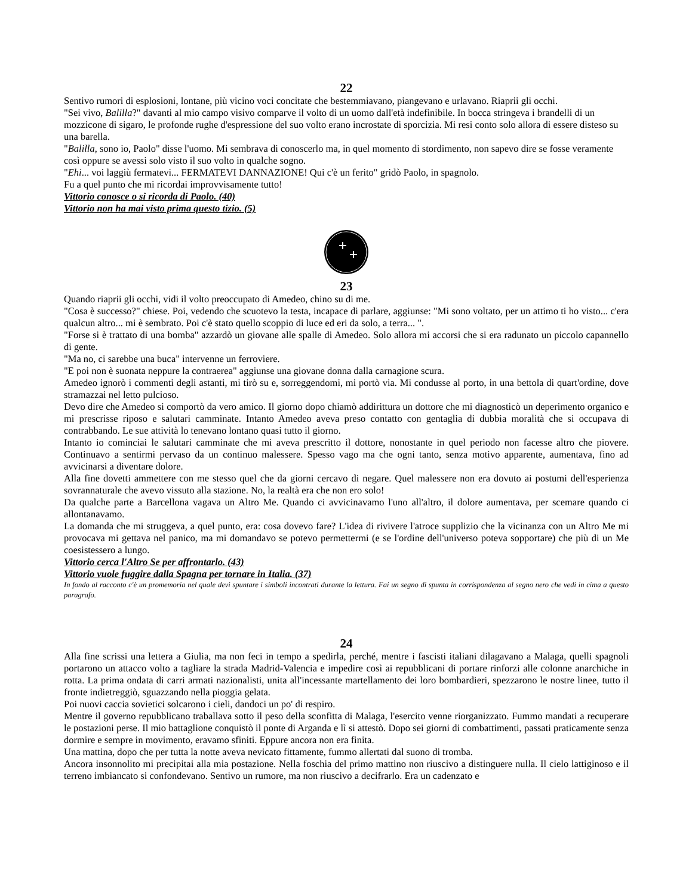22
Sentivo rumori di esplosioni, lontane, più vicino voci concitate che bestemmiavano, piangevano e urlavano. Riaprii gli occhi.
"Sei vivo, Balilla?" davanti al mio campo visivo comparve il volto di un uomo dall'età indefinibile. In bocca stringeva i brandelli di un mozzicone di sigaro, le profonde rughe d'espressione del suo volto erano incrostate di sporcizia. Mi resi conto solo allora di essere disteso su una barella.
"Balilla, sono io, Paolo" disse l'uomo. Mi sembrava di conoscerlo ma, in quel momento di stordimento, non sapevo dire se fosse veramente così oppure se avessi solo visto il suo volto in qualche sogno.
"Ehi... voi laggiù fermatevi... FERMATEVI DANNAZIONE! Qui c'è un ferito" gridò Paolo, in spagnolo.
Fu a quel punto che mi ricordai improvvisamente tutto!
Vittorio conosce o si ricorda di Paolo. (40)
Vittorio non ha mai visto prima questo tizio. (5)
23
Quando riaprii gli occhi, vidi il volto preoccupato di Amedeo, chino su di me.
"Cosa è successo?" chiese. Poi, vedendo che scuotevo la testa, incapace di parlare, aggiunse: "Mi sono voltato, per un attimo ti ho visto... c'era qualcun altro... mi è sembrato. Poi c'è stato quello scoppio di luce ed eri da solo, a terra... ".
"Forse si è trattato di una bomba" azzardò un giovane alle spalle di Amedeo. Solo allora mi accorsi che si era radunato un piccolo capannello di gente.
"Ma no, ci sarebbe una buca" intervenne un ferroviere.
"E poi non è suonata neppure la contraerea" aggiunse una giovane donna dalla carnagione scura.
Amedeo ignorò i commenti degli astanti, mi tirò su e, sorreggendomi, mi portò via. Mi condusse al porto, in una bettola di quart'ordine, dove stramazzai nel letto pulcioso.
Devo dire che Amedeo si comportò da vero amico. Il giorno dopo chiamò addirittura un dottore che mi diagnosticò un deperimento organico e mi prescrisse riposo e salutari camminate. Intanto Amedeo aveva preso contatto con gentaglia di dubbia moralità che si occupava di contrabbando. Le sue attività lo tenevano lontano quasi tutto il giorno.
Intanto io cominciai le salutari camminate che mi aveva prescritto il dottore, nonostante in quel periodo non facesse altro che piovere. Continuavo a sentirmi pervaso da un continuo malessere. Spesso vago ma che ogni tanto, senza motivo apparente, aumentava, fino ad avvicinarsi a diventare dolore.
Alla fine dovetti ammettere con me stesso quel che da giorni cercavo di negare. Quel malessere non era dovuto ai postumi dell'esperienza sovrannaturale che avevo vissuto alla stazione. No, la realtà era che non ero solo!
Da qualche parte a Barcellona vagava un Altro Me. Quando ci avvicinavamo l'uno all'altro, il dolore aumentava, per scemare quando ci allontanavamo.
La domanda che mi struggeva, a quel punto, era: cosa dovevo fare? L'idea di rivivere l'atroce supplizio che la vicinanza con un Altro Me mi provocava mi gettava nel panico, ma mi domandavo se potevo permettermi (e se l'ordine dell'universo poteva sopportare) che più di un Me coesistessero a lungo.
Vittorio cerca l'Altro Se per affrontarlo. (43)
Vittorio vuole fuggire dalla Spagna per tornare in Italia. (37)
In fondo al racconto c'è un promemoria nel quale devi spuntare i simboli incontrati durante la lettura. Fai un segno di spunta in corrispondenza al segno nero che vedi in cima a questo paragrafo.
24
Alla fine scrissi una lettera a Giulia, ma non feci in tempo a spedirla, perché, mentre i fascisti italiani dilagavano a Malaga, quelli spagnoli portarono un attacco volto a tagliare la strada Madrid-Valencia e impedire così ai repubblicani di portare rinforzi alle colonne anarchiche in rotta. La prima ondata di carri armati nazionalisti, unita all'incessante martellamento dei loro bombardieri, spezzarono le nostre linee, tutto il fronte indietreggiò, sguazzando nella pioggia gelata.
Poi nuovi caccia sovietici solcarono i cieli, dandoci un po' di respiro.
Mentre il governo repubblicano traballava sotto il peso della sconfitta di Malaga, l'esercito venne riorganizzato. Fummo mandati a recuperare le postazioni perse. Il mio battaglione conquistò il ponte di Arganda e lì si attestò. Dopo sei giorni di combattimenti, passati praticamente senza dormire e sempre in movimento, eravamo sfiniti. Eppure ancora non era finita.
Una mattina, dopo che per tutta la notte aveva nevicato fittamente, fummo allertati dal suono di tromba.
Ancora insonnolito mi precipitai alla mia postazione. Nella foschia del primo mattino non riuscivo a distinguere nulla. Il cielo lattiginoso e il terreno imbiancato si confondevano. Sentivo un rumore, ma non riuscivo a decifrarlo. Era un cadenzato e